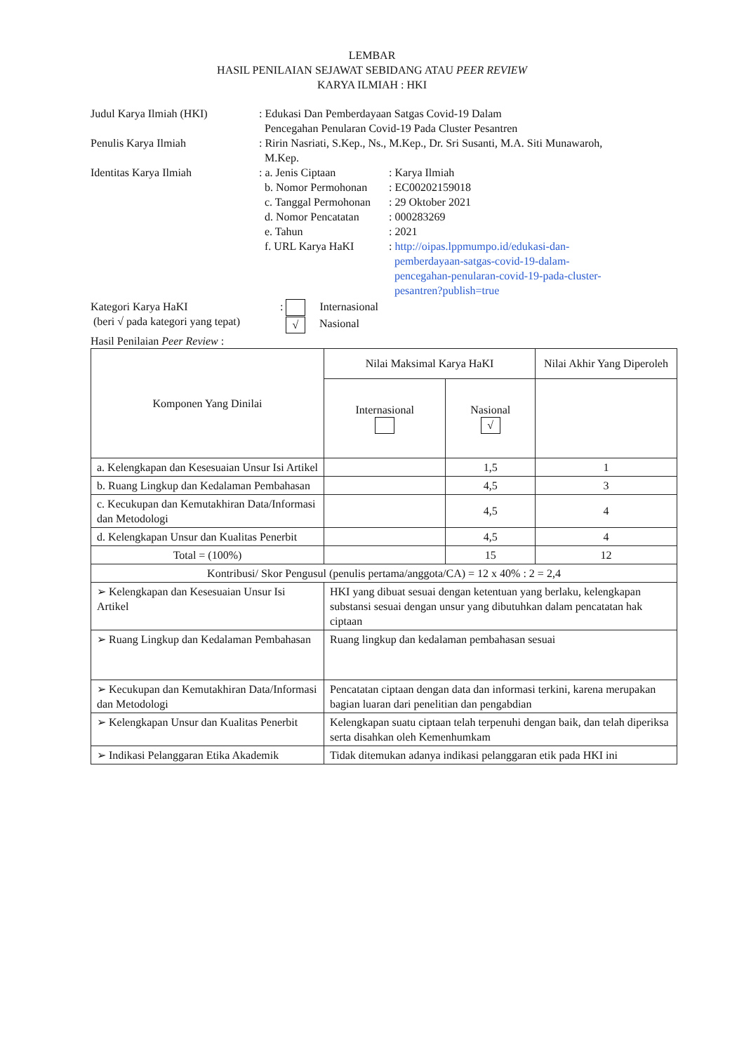LEMBAR
HASIL PENILAIAN SEJAWAT SEBIDANG ATAU PEER REVIEW
KARYA ILMIAH : HKI
Judul Karya Ilmiah (HKI) : Edukasi Dan Pemberdayaan Satgas Covid-19 Dalam
Pencegahan Penularan Covid-19 Pada Cluster Pesantren
Penulis Karya Ilmiah : Ririn Nasriati, S.Kep., Ns., M.Kep., Dr. Sri Susanti, M.A. Siti Munawaroh,
M.Kep.
Identitas Karya Ilmiah : a. Jenis Ciptaan : Karya Ilmiah
b. Nomor Permohonan : EC00202159018
c. Tanggal Permohonan
: 29 Oktober 2021
d. Nomor Pencatatan : 000283269
e. Tahun : 2021
f. URL Karya HaKI : http://oipas.lppmumpo.id/edukasi-dan-
pemberdayaan-satgas-covid-19-dalam-
pencegahan-penularan-covid-19-pada-cluster-
pesantren?publish=true
Kategori Karya HaKI
(beri √ pada kategori yang tepat)
: Internasional
√ Nasional
Hasil Penilaian Peer Review :
| Komponen Yang Dinilai | Nilai Maksimal Karya HaKI | | Nilai Akhir Yang Diperoleh |
| --- | --- | --- | --- |
| | Internasional | Nasional √ | |
| a. Kelengkapan dan Kesesuaian Unsur Isi Artikel | | 1,5 | 1 |
| b. Ruang Lingkup dan Kedalaman Pembahasan | | 4,5 | 3 |
| c. Kecukupan dan Kemutakhiran Data/Informasi dan Metodologi | | 4,5 | 4 |
| d. Kelengkapan Unsur dan Kualitas Penerbit | | 4,5 | 4 |
| Total = (100%) | | 15 | 12 |
| Kontribusi/ Skor Pengusul (penulis pertama/anggota/CA) = 12 x 40% : 2 = 2,4 | | | |
| ➢ Kelengkapan dan Kesesuaian Unsur Isi Artikel | HKI yang dibuat sesuai dengan ketentuan yang berlaku, kelengkapan substansi sesuai dengan unsur yang dibutuhkan dalam pencatatan hak ciptaan | | |
| ➢ Ruang Lingkup dan Kedalaman Pembahasan | Ruang lingkup dan kedalaman pembahasan sesuai | | |
| ➢ Kecukupan dan Kemutakhiran Data/Informasi dan Metodologi | Pencatatan ciptaan dengan data dan informasi terkini, karena merupakan bagian luaran dari penelitian dan pengabdian | | |
| ➢ Kelengkapan Unsur dan Kualitas Penerbit | Kelengkapan suatu ciptaan telah terpenuhi dengan baik, dan telah diperiksa serta disahkan oleh Kemenhumkam | | |
| ➢ Indikasi Pelanggaran Etika Akademik | Tidak ditemukan adanya indikasi pelanggaran etik pada HKI ini | | |